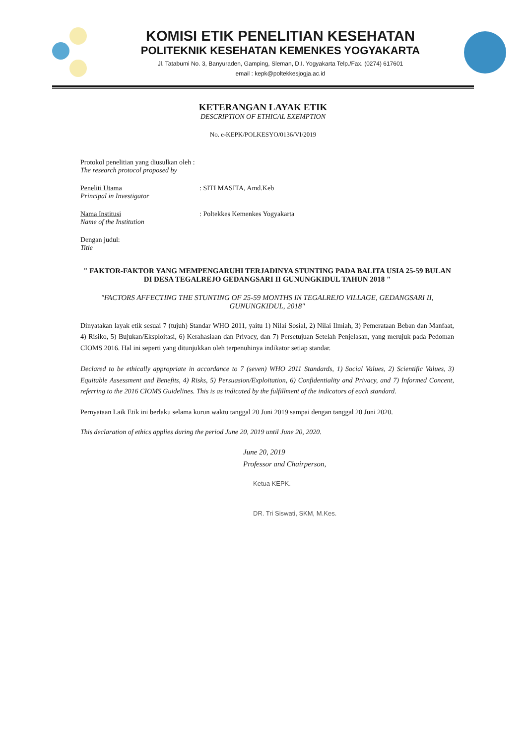KOMISI ETIK PENELITIAN KESEHATAN
POLITEKNIK KESEHATAN KEMENKES YOGYAKARTA
Jl. Tatabumi No. 3, Banyuraden, Gamping, Sleman, D.I. Yogyakarta Telp./Fax. (0274) 617601
email : kepk@poltekkesjogja.ac.id
KETERANGAN LAYAK ETIK
DESCRIPTION OF ETHICAL EXEMPTION
No. e-KEPK/POLKESYO/0136/VI/2019
Protokol penelitian yang diusulkan oleh :
The research protocol proposed by
Peneliti Utama
Principal in Investigator
: SITI MASITA, Amd.Keb
Nama Institusi
Name of the Institution
: Poltekkes Kemenkes Yogyakarta
Dengan judul:
Title
" FAKTOR-FAKTOR YANG MEMPENGARUHI TERJADINYA STUNTING PADA BALITA USIA 25-59 BULAN DI DESA TEGALREJO GEDANGSARI II GUNUNGKIDUL TAHUN 2018 "
"FACTORS AFFECTING THE STUNTING OF 25-59 MONTHS IN TEGALREJO VILLAGE, GEDANGSARI II, GUNUNGKIDUL, 2018"
Dinyatakan layak etik sesuai 7 (tujuh) Standar WHO 2011, yaitu 1) Nilai Sosial, 2) Nilai Ilmiah, 3) Pemerataan Beban dan Manfaat, 4) Risiko, 5) Bujukan/Eksploitasi, 6) Kerahasiaan dan Privacy, dan 7) Persetujuan Setelah Penjelasan, yang merujuk pada Pedoman CIOMS 2016. Hal ini seperti yang ditunjukkan oleh terpenuhinya indikator setiap standar.
Declared to be ethically appropriate in accordance to 7 (seven) WHO 2011 Standards, 1) Social Values, 2) Scientific Values, 3) Equitable Assessment and Benefits, 4) Risks, 5) Persuasion/Exploitation, 6) Confidentiality and Privacy, and 7) Informed Concent, referring to the 2016 CIOMS Guidelines. This is as indicated by the fulfillment of the indicators of each standard.
Pernyataan Laik Etik ini berlaku selama kurun waktu tanggal 20 Juni 2019 sampai dengan tanggal 20 Juni 2020.
This declaration of ethics applies during the period June 20, 2019 until June 20, 2020.
June 20, 2019
Professor and Chairperson,
Ketua KEPK.
DR. Tri Siswati, SKM, M.Kes.